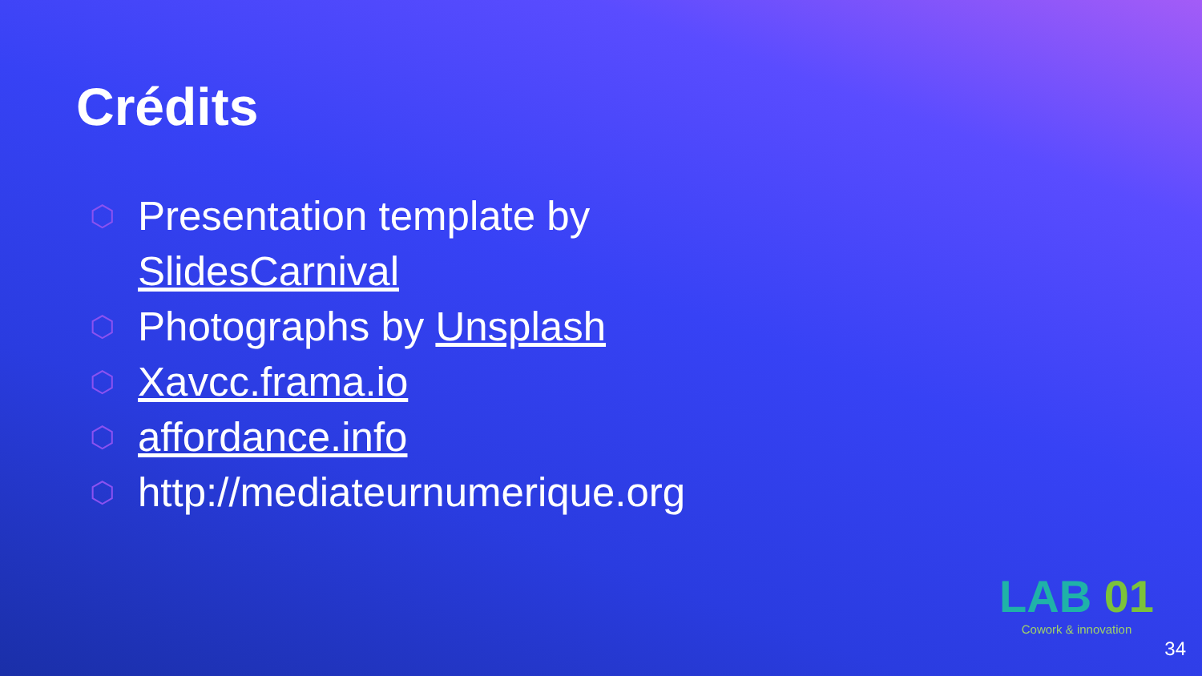Crédits
⬡ Presentation template by SlidesCarnival
⬡ Photographs by Unsplash
⬡ Xavcc.frama.io
⬡ affordance.info
⬡ http://mediateurnumerique.org
LAB 01
Cowork & innovation
34